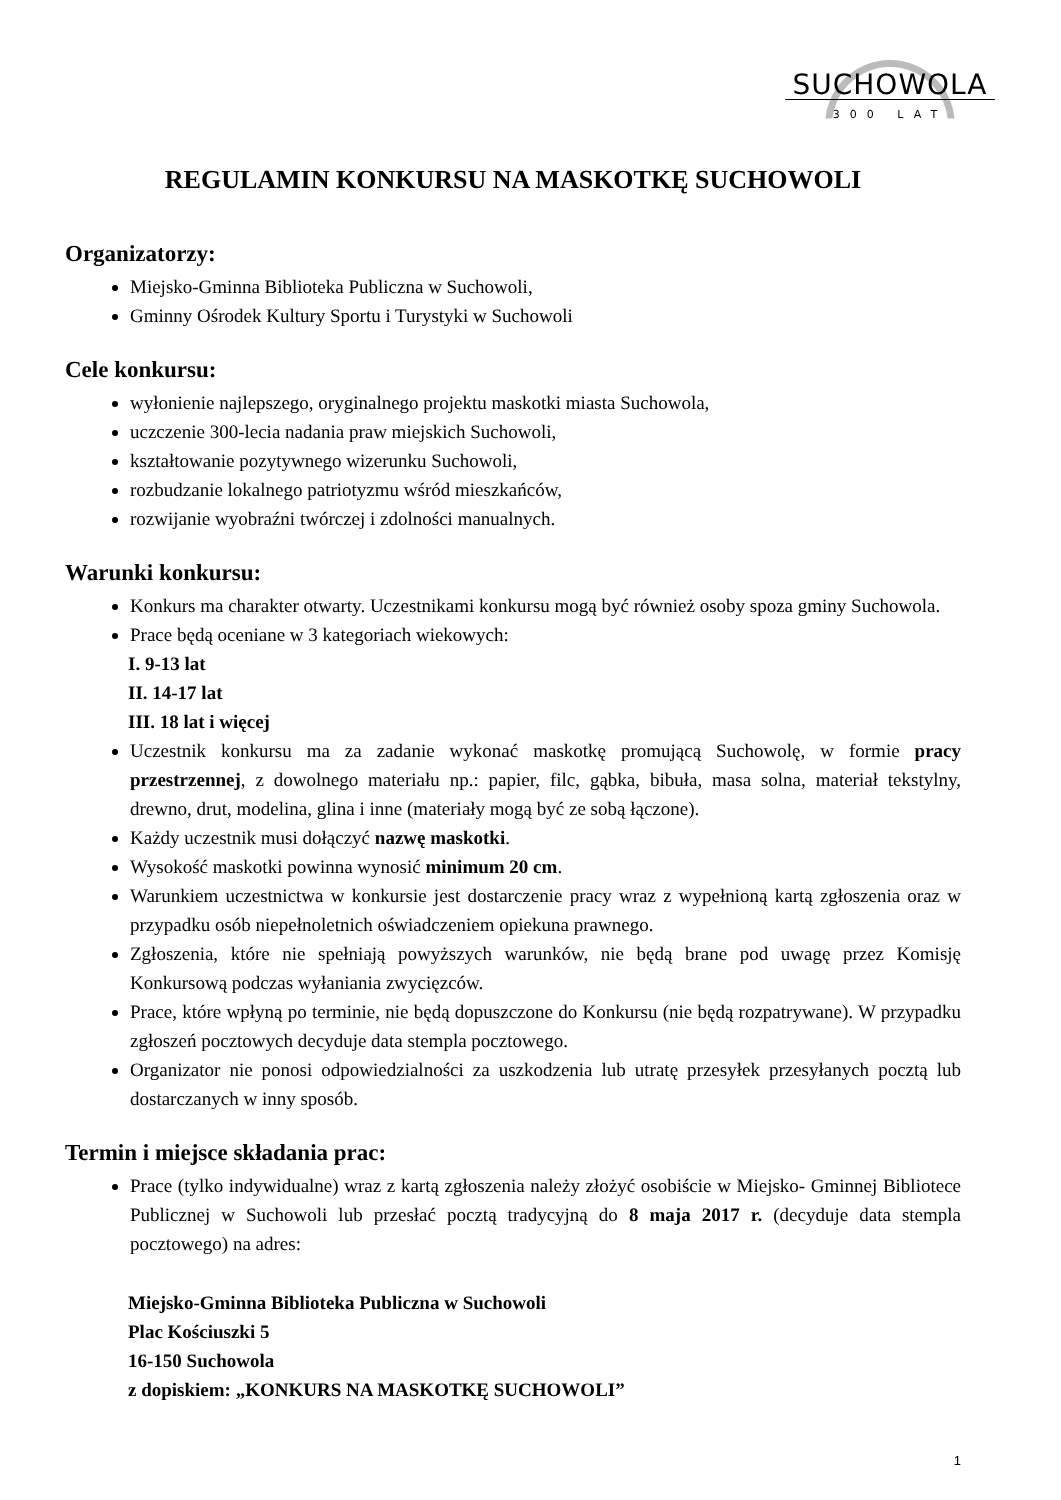SUCHOWOLA
300 LAT
REGULAMIN KONKURSU NA MASKOTKĘ SUCHOWOLI
Organizatorzy:
Miejsko-Gminna Biblioteka Publiczna w Suchowoli,
Gminny Ośrodek Kultury Sportu i Turystyki w Suchowoli
Cele konkursu:
wyłonienie najlepszego, oryginalnego projektu maskotki miasta Suchowola,
uczczenie 300-lecia nadania praw miejskich Suchowoli,
kształtowanie pozytywnego wizerunku Suchowoli,
rozbudzanie lokalnego patriotyzmu wśród mieszkańców,
rozwijanie wyobraźni twórczej i zdolności manualnych.
Warunki konkursu:
Konkurs ma charakter otwarty. Uczestnikami konkursu mogą być również osoby spoza gminy Suchowola.
Prace będą oceniane w 3 kategoriach wiekowych:
I. 9-13 lat
II. 14-17 lat
III. 18 lat i więcej
Uczestnik konkursu ma za zadanie wykonać maskotkę promującą Suchowolę, w formie pracy przestrzennej, z dowolnego materiału np.: papier, filc, gąbka, bibuła, masa solna, materiał tekstylny, drewno, drut, modelina, glina i inne (materiały mogą być ze sobą łączone).
Każdy uczestnik musi dołączyć nazwę maskotki.
Wysokość maskotki powinna wynosić minimum 20 cm.
Warunkiem uczestnictwa w konkursie jest dostarczenie pracy wraz z wypełnioną kartą zgłoszenia oraz w przypadku osób niepełnoletnich oświadczeniem opiekuna prawnego.
Zgłoszenia, które nie spełniają powyższych warunków, nie będą brane pod uwagę przez Komisję Konkursową podczas wyłaniania zwycięzców.
Prace, które wpłyną po terminie, nie będą dopuszczone do Konkursu (nie będą rozpatrywane). W przypadku zgłoszeń pocztowych decyduje data stempla pocztowego.
Organizator nie ponosi odpowiedzialności za uszkodzenia lub utratę przesyłek przesyłanych pocztą lub dostarczanych w inny sposób.
Termin i miejsce składania prac:
Prace (tylko indywidualne) wraz z kartą zgłoszenia należy złożyć osobiście w Miejsko- Gminnej Bibliotece Publicznej w Suchowoli lub przesłać pocztą tradycyjną do 8 maja 2017 r. (decyduje data stempla pocztowego) na adres:
Miejsko-Gminna Biblioteka Publiczna w Suchowoli
Plac Kościuszki 5
16-150 Suchowola
z dopiskiem: „KONKURS NA MASKOTKĘ SUCHOWOLI”
1